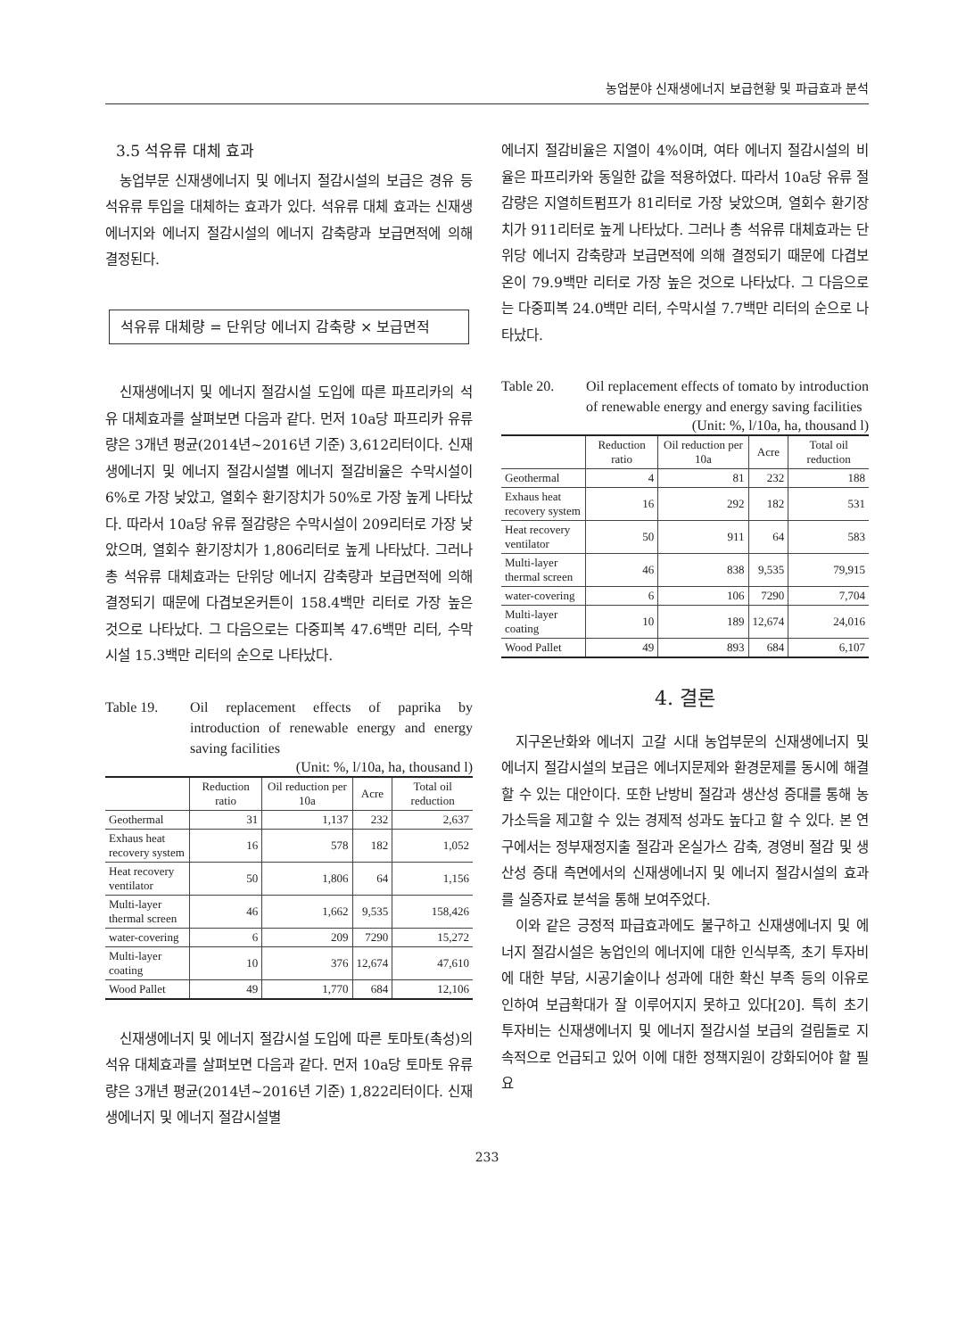농업분야 신재생에너지 보급현황 및 파급효과 분석
3.5 석유류 대체 효과
농업부문 신재생에너지 및 에너지 절감시설의 보급은 경유 등 석유류 투입을 대체하는 효과가 있다. 석유류 대체 효과는 신재생에너지와 에너지 절감시설의 에너지 감축량과 보급면적에 의해 결정된다.
석유류 대체량 = 단위당 에너지 감축량 × 보급면적
신재생에너지 및 에너지 절감시설 도입에 따른 파프리카의 석유 대체효과를 살펴보면 다음과 같다. 먼저 10a당 파프리카 유류량은 3개년 평균(2014년~2016년 기준) 3,612리터이다. 신재생에너지 및 에너지 절감시설별 에너지 절감비율은 수막시설이 6%로 가장 낮았고, 열회수 환기장치가 50%로 가장 높게 나타났다. 따라서 10a당 유류 절감량은 수막시설이 209리터로 가장 낮았으며, 열회수 환기장치가 1,806리터로 높게 나타났다. 그러나 총 석유류 대체효과는 단위당 에너지 감축량과 보급면적에 의해 결정되기 때문에 다겹보온커튼이 158.4백만 리터로 가장 높은 것으로 나타났다. 그 다음으로는 다중피복 47.6백만 리터, 수막시설 15.3백만 리터의 순으로 나타났다.
Table 19. Oil replacement effects of paprika by introduction of renewable energy and energy saving facilities
(Unit: %, l/10a, ha, thousand l)
| | Reduction ratio | Oil reduction per 10a | Acre | Total oil reduction |
| --- | --- | --- | --- | --- |
| Geothermal | 31 | 1,137 | 232 | 2,637 |
| Exhaus heat recovery system | 16 | 578 | 182 | 1,052 |
| Heat recovery ventilator | 50 | 1,806 | 64 | 1,156 |
| Multi-layer thermal screen | 46 | 1,662 | 9,535 | 158,426 |
| water-covering | 6 | 209 | 7290 | 15,272 |
| Multi-layer coating | 10 | 376 | 12,674 | 47,610 |
| Wood Pallet | 49 | 1,770 | 684 | 12,106 |
신재생에너지 및 에너지 절감시설 도입에 따른 토마토(촉성)의 석유 대체효과를 살펴보면 다음과 같다. 먼저 10a당 토마토 유류량은 3개년 평균(2014년~2016년 기준) 1,822리터이다. 신재생에너지 및 에너지 절감시설별
에너지 절감비율은 지열이 4%이며, 여타 에너지 절감시설의 비율은 파프리카와 동일한 값을 적용하였다. 따라서 10a당 유류 절감량은 지열히트펌프가 81리터로 가장 낮았으며, 열회수 환기장치가 911리터로 높게 나타났다. 그러나 총 석유류 대체효과는 단위당 에너지 감축량과 보급면적에 의해 결정되기 때문에 다겹보온이 79.9백만 리터로 가장 높은 것으로 나타났다. 그 다음으로는 다중피복 24.0백만 리터, 수막시설 7.7백만 리터의 순으로 나타났다.
Table 20. Oil replacement effects of tomato by introduction of renewable energy and energy saving facilities
(Unit: %, l/10a, ha, thousand l)
| | Reduction ratio | Oil reduction per 10a | Acre | Total oil reduction |
| --- | --- | --- | --- | --- |
| Geothermal | 4 | 81 | 232 | 188 |
| Exhaus heat recovery system | 16 | 292 | 182 | 531 |
| Heat recovery ventilator | 50 | 911 | 64 | 583 |
| Multi-layer thermal screen | 46 | 838 | 9,535 | 79,915 |
| water-covering | 6 | 106 | 7290 | 7,704 |
| Multi-layer coating | 10 | 189 | 12,674 | 24,016 |
| Wood Pallet | 49 | 893 | 684 | 6,107 |
4. 결론
지구온난화와 에너지 고갈 시대 농업부문의 신재생에너지 및 에너지 절감시설의 보급은 에너지문제와 환경문제를 동시에 해결할 수 있는 대안이다. 또한 난방비 절감과 생산성 증대를 통해 농가소득을 제고할 수 있는 경제적 성과도 높다고 할 수 있다. 본 연구에서는 정부재정지출 절감과 온실가스 감축, 경영비 절감 및 생산성 증대 측면에서의 신재생에너지 및 에너지 절감시설의 효과를 실증자료 분석을 통해 보여주었다.
이와 같은 긍정적 파급효과에도 불구하고 신재생에너지 및 에너지 절감시설은 농업인의 에너지에 대한 인식부족, 초기 투자비에 대한 부담, 시공기술이나 성과에 대한 확신 부족 등의 이유로 인하여 보급확대가 잘 이루어지지 못하고 있다[20]. 특히 초기 투자비는 신재생에너지 및 에너지 절감시설 보급의 걸림돌로 지속적으로 언급되고 있어 이에 대한 정책지원이 강화되어야 할 필요
233